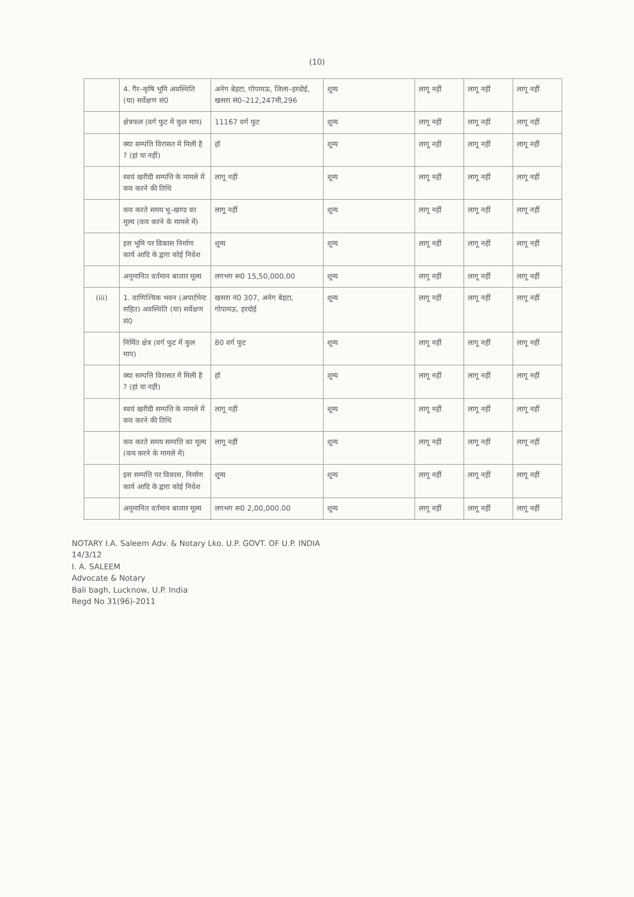(10)
| | 4. गैर–कृषि भूमि अवस्थिति (या) सर्वेक्षण सं0 | अनेग बेहटा, गोपामऊ, जिला–हरदोई, खसरा सं0–212,247मी,296 | शून्य | लागू नहीं | लागू नहीं | लागू नहीं |
| | क्षेत्रफल (वर्ग फुट में कुल माप) | 11167 वर्ग फुट | शून्य | लागू नहीं | लागू नहीं | लागू नहीं |
| | क्या सम्पत्ति विरासत में मिली है ? (हां या नहीं) | हॉ | शून्य | लागू नहीं | लागू नहीं | लागू नहीं |
| | स्वयं खरीदी सम्पत्ति के मामले में कय करने की तिथि | लागू नहीं | शून्य | लागू नहीं | लागू नहीं | लागू नहीं |
| | कय करते समय भू–खण्ड का मूल्य (कय करने के मामले में) | लागू नहीं | शून्य | लागू नहीं | लागू नहीं | लागू नहीं |
| | इस भूमि पर विकास निर्माण कार्य आदि के द्वारा कोई निवेश | शून्य | शून्य | लागू नहीं | लागू नहीं | लागू नहीं |
| | अनुमानित वर्तमान बाजार मूल्य | लगभग रू0 15,50,000.00 | शून्य | लागू नहीं | लागू नहीं | लागू नहीं |
| (iii) | 1. वाणिज्यिक भवन (अपार्टमेन्ट सहित) अवस्थिति (या) सर्वेक्षण सं0 | खसरा नं0 307, अनेग बेहटा, गोपामऊ, हरदोई | शून्य | लागू नहीं | लागू नहीं | लागू नहीं |
| | निर्मित क्षेत्र (वर्ग फुट में कुल माप) | 80 वर्ग फुट | शून्य | लागू नहीं | लागू नहीं | लागू नहीं |
| | क्या सम्पत्ति विरासत में मिली है ? (हां या नहीं) | हॉ | शून्य | लागू नहीं | लागू नहीं | लागू नहीं |
| | स्वयं खरीदी सम्पत्ति के मामले में कय करने की तिथि | लागू नहीं | शून्य | लागू नहीं | लागू नहीं | लागू नहीं |
| | कय करते समय सम्पत्ति का मूल्य (कय करने के मामले में) | लागू नहीं | शून्य | लागू नहीं | लागू नहीं | लागू नहीं |
| | इस सम्पत्ति पर विकास, निर्माण कार्य आदि के द्वारा कोई निवेश | शून्य | शून्य | लागू नहीं | लागू नहीं | लागू नहीं |
| | अनुमानित वर्तमान बाजार मूल्य | लगभग रू0 2,00,000.00 | शून्य | लागू नहीं | लागू नहीं | लागू नहीं |
NOTARY I.A. Saleem Adv. & Notary Lko. U.P. GOVT. OF U.P. INDIA
14/3/12
I. A. SALEEM
Advocate & Notary
Bali bagh, Lucknow, U.P. India
Regd No 31(96)-2011